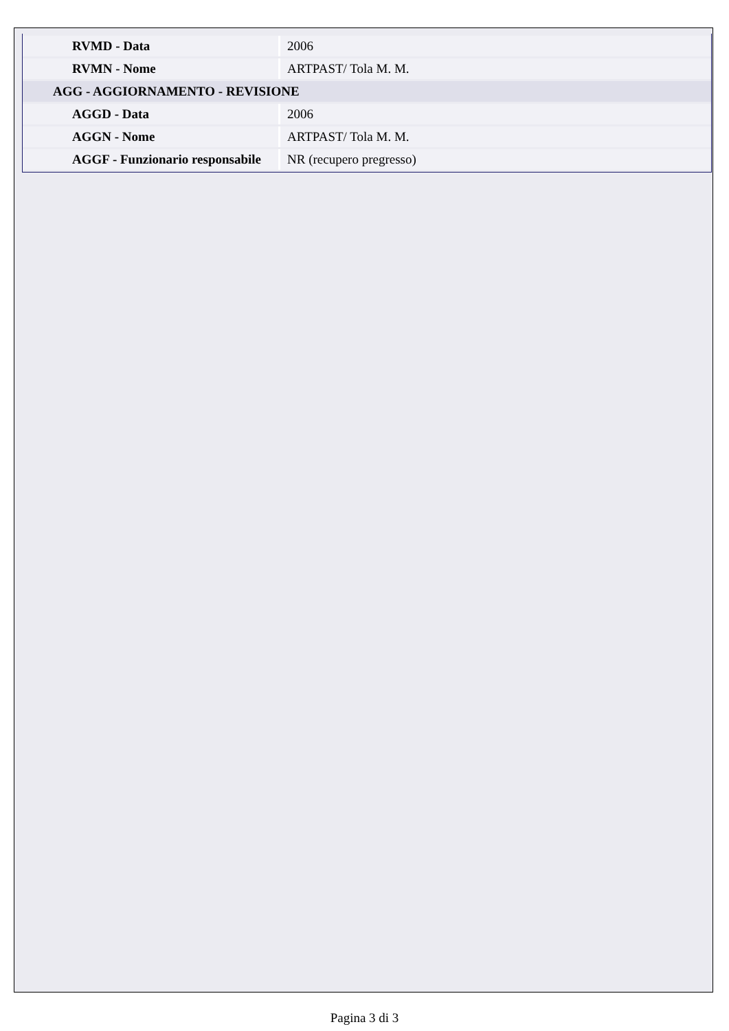| RVMD - Data | 2006 |
| RVMN - Nome | ARTPAST/ Tola M. M. |
| AGG - AGGIORNAMENTO - REVISIONE | |
| AGGD - Data | 2006 |
| AGGN - Nome | ARTPAST/ Tola M. M. |
| AGGF - Funzionario responsabile | NR (recupero pregresso) |
Pagina 3 di 3